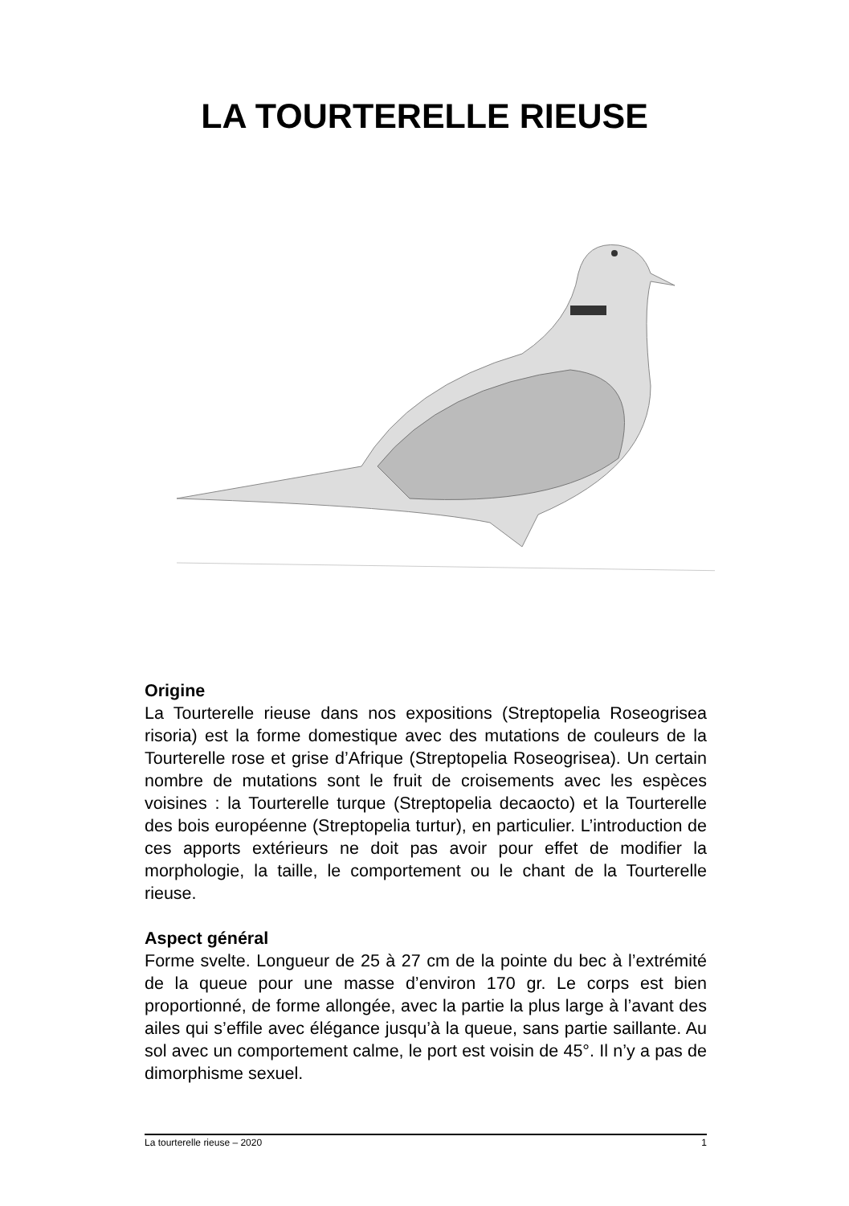LA TOURTERELLE RIEUSE
Origine
La Tourterelle rieuse dans nos expositions (Streptopelia Roseogrisea risoria) est la forme domestique avec des mutations de couleurs de la Tourterelle rose et grise d’Afrique (Streptopelia Roseogrisea). Un certain nombre de mutations sont le fruit de croisements avec les espèces voisines : la Tourterelle turque (Streptopelia decaocto) et la Tourterelle des bois européenne (Streptopelia turtur), en particulier. L’introduction de ces apports extérieurs ne doit pas avoir pour effet de modifier la morphologie, la taille, le comportement ou le chant de la Tourterelle rieuse.
Aspect général
Forme svelte. Longueur de 25 à 27 cm de la pointe du bec à l’extrémité de la queue pour une masse d’environ 170 gr. Le corps est bien proportionné, de forme allongée, avec la partie la plus large à l’avant des ailes qui s’effile avec élégance jusqu’à la queue, sans partie saillante. Au sol avec un comportement calme, le port est voisin de 45°. Il n’y a pas de dimorphisme sexuel.
La tourterelle rieuse – 2020 1